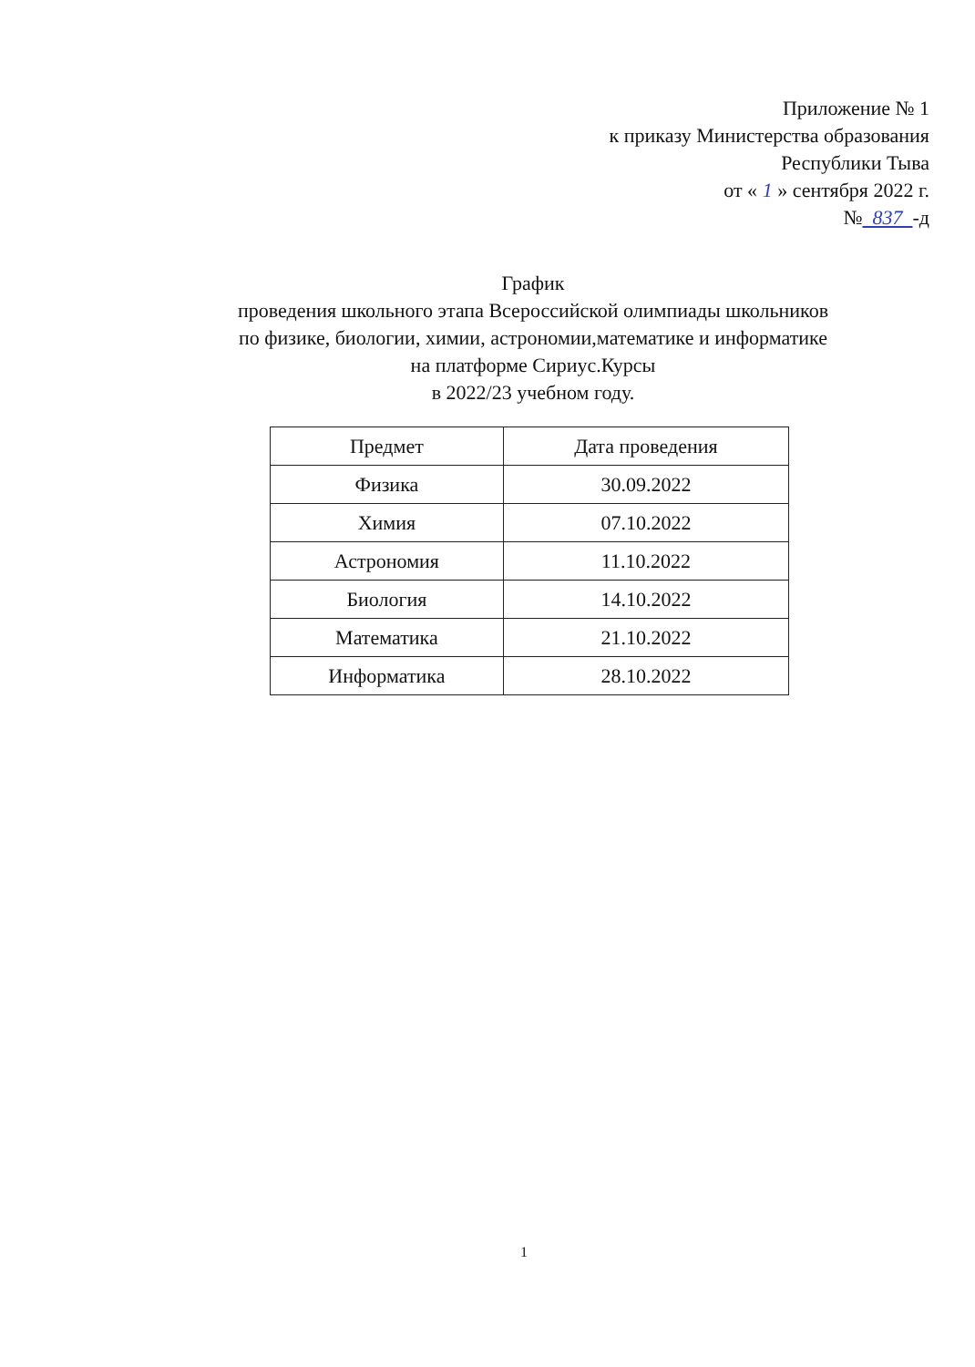Приложение № 1
к приказу Министерства образования
Республики Тыва
от « 1 » сентября 2022 г.
№ 837 -д
График
проведения школьного этапа Всероссийской олимпиады школьников
по физике, биологии, химии, астрономии,математике и информатике
на платформе Сириус.Курсы
в 2022/23 учебном году.
| Предмет | Дата проведения |
| --- | --- |
| Физика | 30.09.2022 |
| Химия | 07.10.2022 |
| Астрономия | 11.10.2022 |
| Биология | 14.10.2022 |
| Математика | 21.10.2022 |
| Информатика | 28.10.2022 |
1